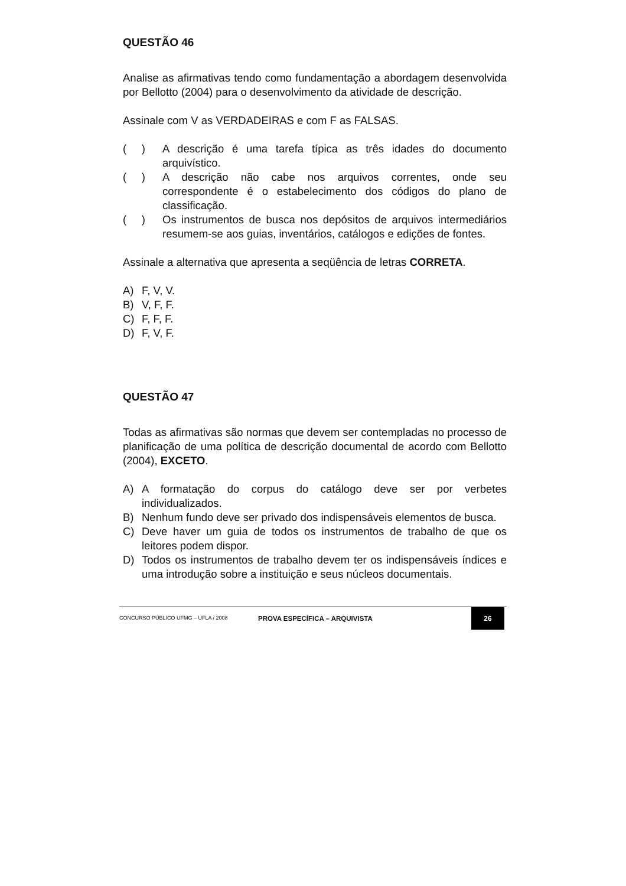QUESTÃO 46
Analise as afirmativas tendo como fundamentação a abordagem desenvolvida por Bellotto (2004) para o desenvolvimento da atividade de descrição.
Assinale com V as VERDADEIRAS e com F as FALSAS.
( ) A descrição é uma tarefa típica as três idades do documento arquivístico.
( ) A descrição não cabe nos arquivos correntes, onde seu correspondente é o estabelecimento dos códigos do plano de classificação.
( ) Os instrumentos de busca nos depósitos de arquivos intermediários resumem-se aos guias, inventários, catálogos e edições de fontes.
Assinale a alternativa que apresenta a seqüência de letras CORRETA.
A) F, V, V.
B) V, F, F.
C) F, F, F.
D) F, V, F.
QUESTÃO 47
Todas as afirmativas são normas que devem ser contempladas no processo de planificação de uma política de descrição documental de acordo com Bellotto (2004), EXCETO.
A) A formatação do corpus do catálogo deve ser por verbetes individualizados.
B) Nenhum fundo deve ser privado dos indispensáveis elementos de busca.
C) Deve haver um guia de todos os instrumentos de trabalho de que os leitores podem dispor.
D) Todos os instrumentos de trabalho devem ter os indispensáveis índices e uma introdução sobre a instituição e seus núcleos documentais.
CONCURSO PÚBLICO UFMG – UFLA / 2008
PROVA ESPECÍFICA – ARQUIVISTA
26